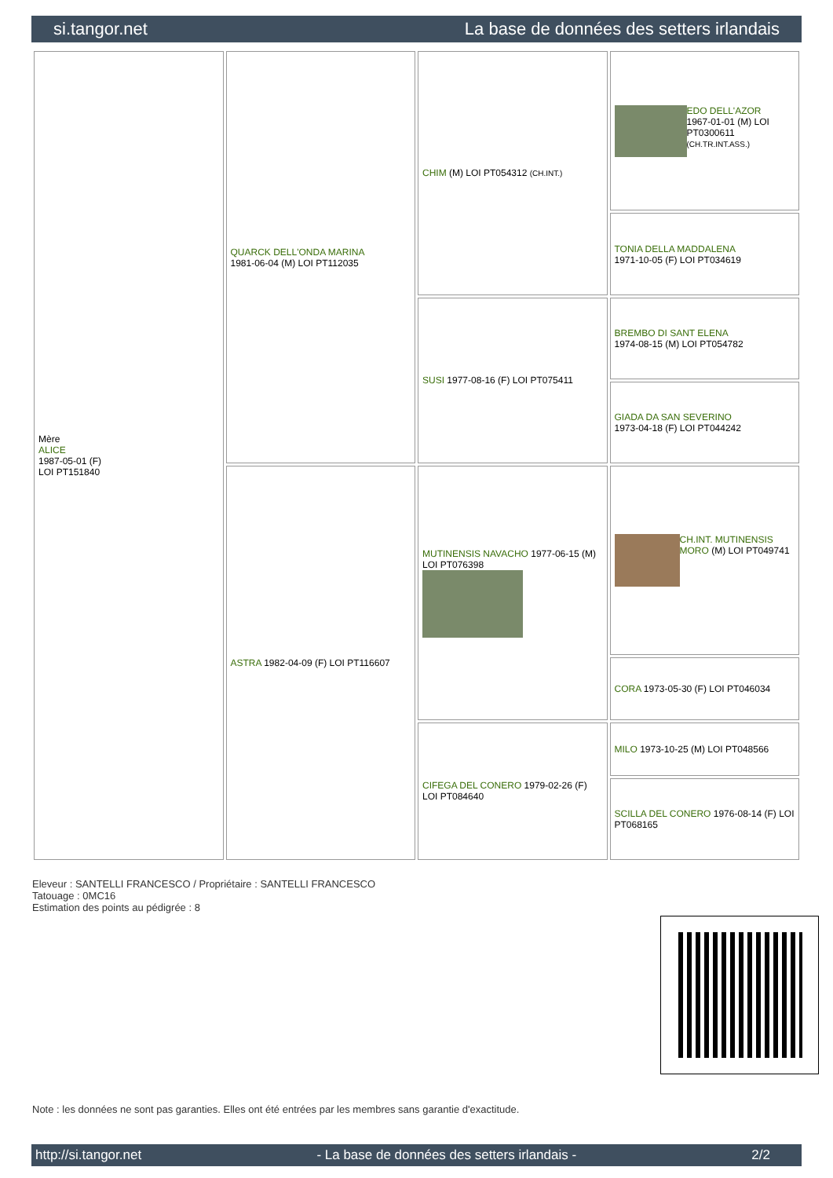si.tangor.net La base de données des setters irlandais
| Mère ALICE 1987-05-01 (F) LOI PT151840 | QUARCK DELL'ONDA MARINA 1981-06-04 (M) LOI PT112035 | CHIM (M) LOI PT054312 (CH.INT.) | EDO DELL'AZOR 1967-01-01 (M) LOI PT0300611 (CH.TR.INT.ASS.) |
| | | | TONIA DELLA MADDALENA 1971-10-05 (F) LOI PT034619 |
| | | SUSI 1977-08-16 (F) LOI PT075411 | BREMBO DI SANT ELENA 1974-08-15 (M) LOI PT054782 |
| | | | GIADA DA SAN SEVERINO 1973-04-18 (F) LOI PT044242 |
| | ASTRA 1982-04-09 (F) LOI PT116607 | MUTINENSIS NAVACHO 1977-06-15 (M) LOI PT076398 | CH.INT. MUTINENSIS MORO (M) LOI PT049741 |
| | | | CORA 1973-05-30 (F) LOI PT046034 |
| | | CIFEGA DEL CONERO 1979-02-26 (F) LOI PT084640 | MILO 1973-10-25 (M) LOI PT048566 |
| | | | SCILLA DEL CONERO 1976-08-14 (F) LOI PT068165 |
Eleveur : SANTELLI FRANCESCO / Propriétaire : SANTELLI FRANCESCO
Tatouage : 0MC16
Estimation des points au pédigrée : 8
Note : les données ne sont pas garanties. Elles ont été entrées par les membres sans garantie d'exactitude.
http://si.tangor.net - La base de données des setters irlandais - 2/2